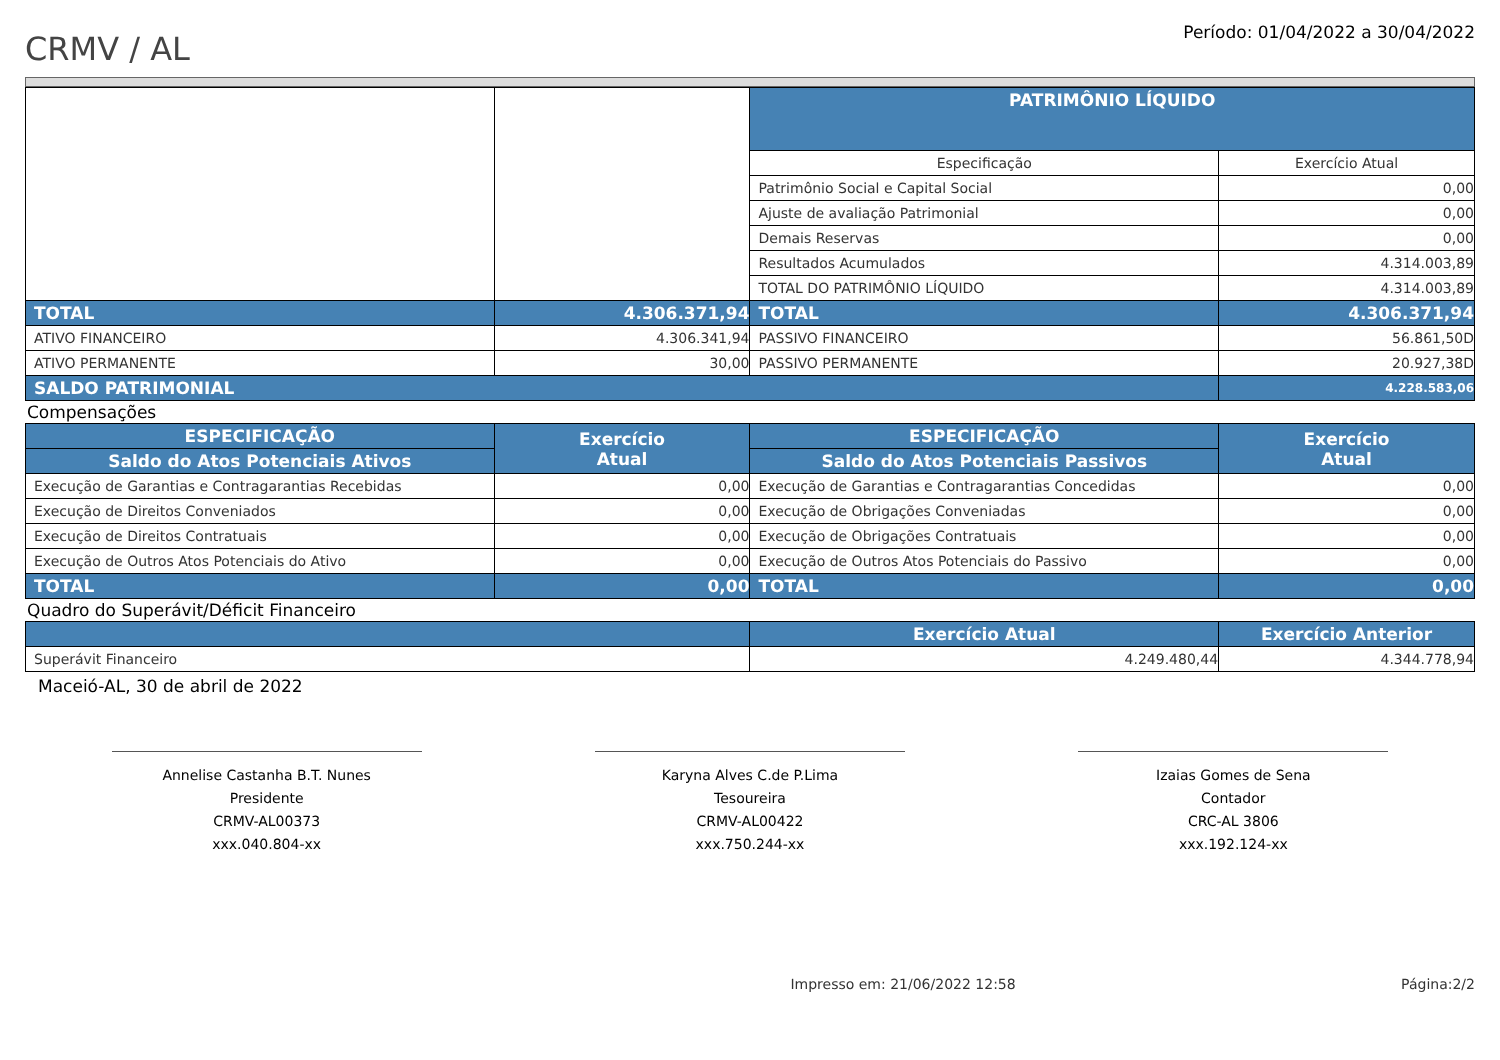CRMV / AL
Período: 01/04/2022 a 30/04/2022
| | | PATRIMÔNIO LÍQUIDO | |
| | | Especificação | Exercício Atual |
| | | Patrimônio Social e Capital Social | 0,00 |
| | | Ajuste de avaliação Patrimonial | 0,00 |
| | | Demais Reservas | 0,00 |
| | | Resultados Acumulados | 4.314.003,89 |
| | | TOTAL DO PATRIMÔNIO LÍQUIDO | 4.314.003,89 |
| TOTAL | 4.306.371,94 | TOTAL | 4.306.371,94 |
| ATIVO FINANCEIRO | 4.306.341,94 | PASSIVO FINANCEIRO | 56.861,50D |
| ATIVO PERMANENTE | 30,00 | PASSIVO PERMANENTE | 20.927,38D |
| SALDO PATRIMONIAL | | | 4.228.583,06 |
Compensações
| ESPECIFICAÇÃO | Exercício Atual | ESPECIFICAÇÃO | Exercício Atual |
| Saldo do Atos Potenciais Ativos | | Saldo do Atos Potenciais Passivos | |
| Execução de Garantias e Contragarantias Recebidas | 0,00 | Execução de Garantias e Contragarantias Concedidas | 0,00 |
| Execução de Direitos Conveniados | 0,00 | Execução de Obrigações Conveniadas | 0,00 |
| Execução de Direitos Contratuais | 0,00 | Execução de Obrigações Contratuais | 0,00 |
| Execução de Outros Atos Potenciais do Ativo | 0,00 | Execução de Outros Atos Potenciais do Passivo | 0,00 |
| TOTAL | 0,00 | TOTAL | 0,00 |
Quadro do Superávit/Déficit Financeiro
| | Exercício Atual | Exercício Anterior |
| Superávit Financeiro | 4.249.480,44 | 4.344.778,94 |
Maceió-AL, 30 de abril de 2022
Annelise Castanha B.T. Nunes
Presidente
CRMV-AL00373
xxx.040.804-xx
Karyna Alves C.de P.Lima
Tesoureira
CRMV-AL00422
xxx.750.244-xx
Izaias Gomes de Sena
Contador
CRC-AL 3806
xxx.192.124-xx
Impresso em: 21/06/2022 12:58 Página:2/2